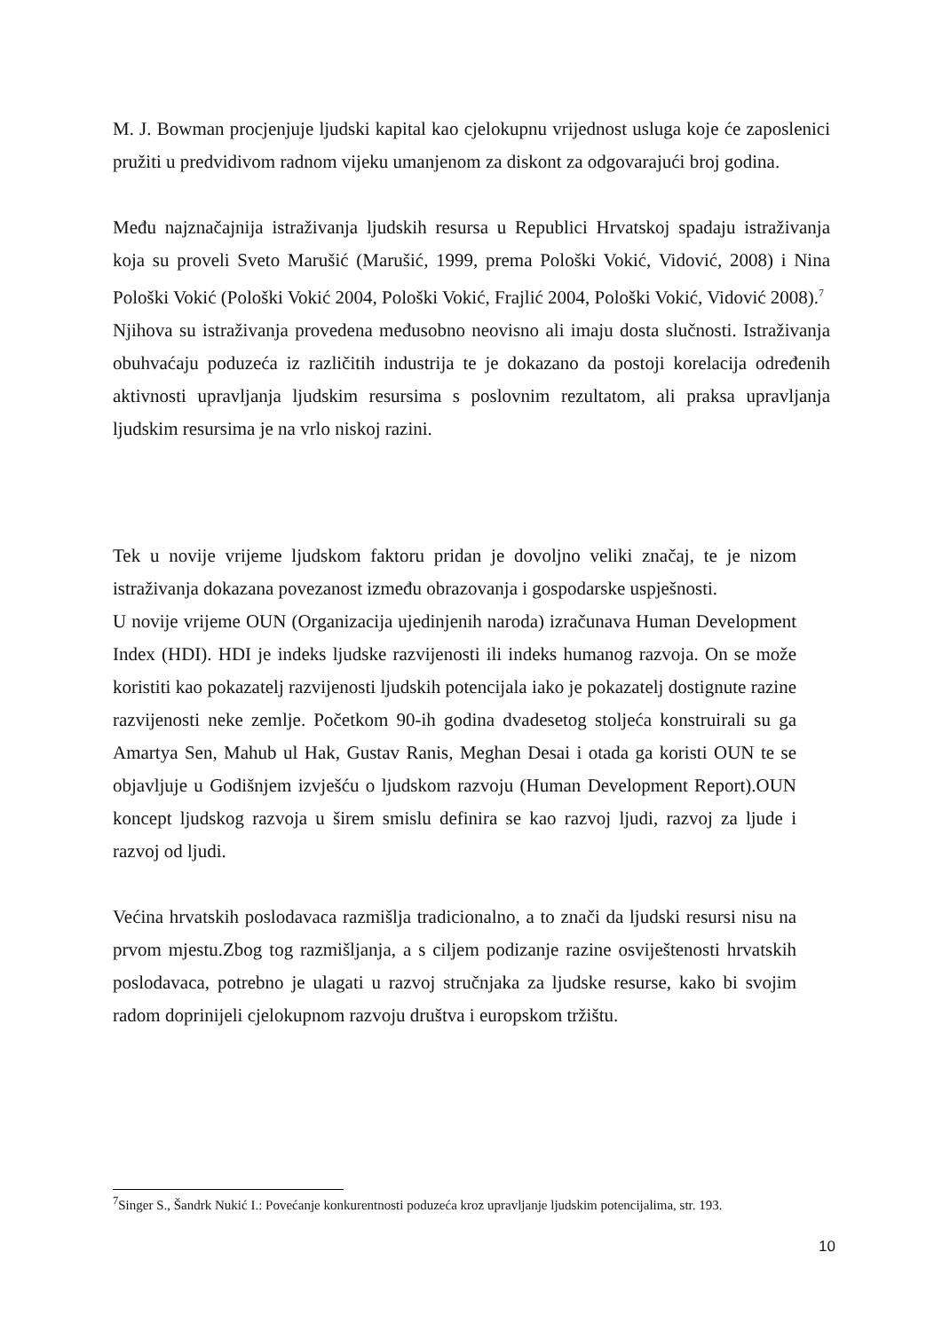M. J. Bowman procjenjuje ljudski kapital kao cjelokupnu vrijednost usluga koje će zaposlenici pružiti u predvidivom radnom vijeku umanjenom za diskont za odgovarajući broj godina.
Među najznačajnija istraživanja ljudskih resursa u Republici Hrvatskoj spadaju istraživanja koja su proveli Sveto Marušić (Marušić, 1999, prema Pološki Vokić, Vidović, 2008) i Nina Pološki Vokić (Pološki Vokić 2004, Pološki Vokić, Frajlić 2004, Pološki Vokić, Vidović 2008).<sup>7</sup>
Njihova su istraživanja provedena međusobno neovisno ali imaju dosta slučnosti. Istraživanja obuhvaćaju poduzeća iz različitih industrija te je dokazano da postoji korelacija određenih aktivnosti upravljanja ljudskim resursima s poslovnim rezultatom, ali praksa upravljanja ljudskim resursima je na vrlo niskoj razini.
Tek u novije vrijeme ljudskom faktoru pridan je dovoljno veliki značaj, te je nizom istraživanja dokazana povezanost između obrazovanja i gospodarske uspješnosti.
U novije vrijeme OUN (Organizacija ujedinjenih naroda) izračunava Human Development Index (HDI). HDI je indeks ljudske razvijenosti ili indeks humanog razvoja. On se može koristiti kao pokazatelj razvijenosti ljudskih potencijala iako je pokazatelj dostignute razine razvijenosti neke zemlje. Početkom 90-ih godina dvadesetog stoljeća konstruirali su ga Amartya Sen, Mahub ul Hak, Gustav Ranis, Meghan Desai i otada ga koristi OUN te se objavljuje u Godišnjem izvješću o ljudskom razvoju (Human Development Report).OUN koncept ljudskog razvoja u širem smislu definira se kao razvoj ljudi, razvoj za ljude i razvoj od ljudi.
Većina hrvatskih poslodavaca razmišlja tradicionalno, a to znači da ljudski resursi nisu na prvom mjestu.Zbog tog razmišljanja, a s ciljem podizanje razine osviještenosti hrvatskih poslodavaca, potrebno je ulagati u razvoj stručnjaka za ljudske resurse, kako bi svojim radom doprinijeli cjelokupnom razvoju društva i europskom tržištu.
<sup>7</sup> Singer S., Šandrk Nukić I.: Povećanje konkurentnosti poduzeća kroz upravljanje ljudskim potencijalima, str. 193.
10